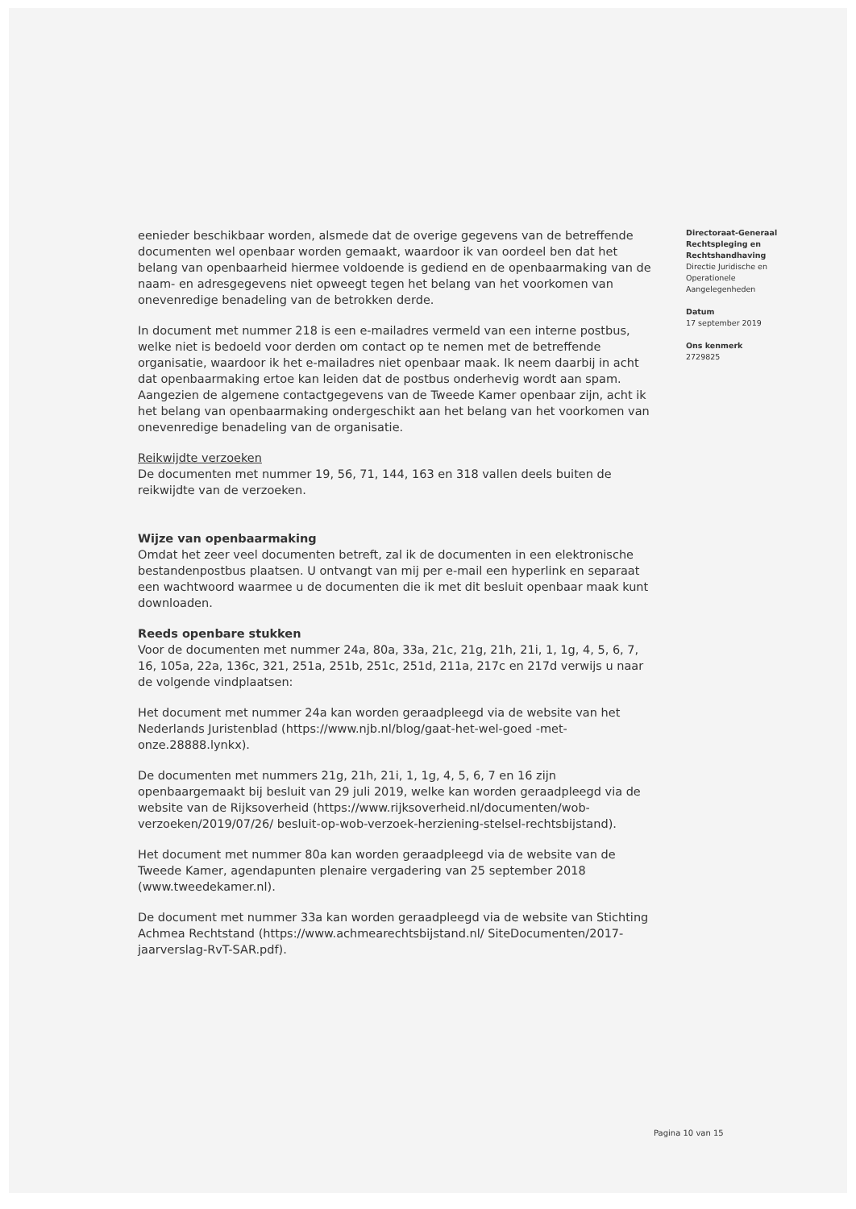eenieder beschikbaar worden, alsmede dat de overige gegevens van de betreffende documenten wel openbaar worden gemaakt, waardoor ik van oordeel ben dat het belang van openbaarheid hiermee voldoende is gediend en de openbaarmaking van de naam- en adresgegevens niet opweegt tegen het belang van het voorkomen van onevenredige benadeling van de betrokken derde.
In document met nummer 218 is een e-mailadres vermeld van een interne postbus, welke niet is bedoeld voor derden om contact op te nemen met de betreffende organisatie, waardoor ik het e-mailadres niet openbaar maak. Ik neem daarbij in acht dat openbaarmaking ertoe kan leiden dat de postbus onderhevig wordt aan spam. Aangezien de algemene contactgegevens van de Tweede Kamer openbaar zijn, acht ik het belang van openbaarmaking ondergeschikt aan het belang van het voorkomen van onevenredige benadeling van de organisatie.
Reikwijdte verzoeken
De documenten met nummer 19, 56, 71, 144, 163 en 318 vallen deels buiten de reikwijdte van de verzoeken.
Wijze van openbaarmaking
Omdat het zeer veel documenten betreft, zal ik de documenten in een elektronische bestandenpostbus plaatsen. U ontvangt van mij per e-mail een hyperlink en separaat een wachtwoord waarmee u de documenten die ik met dit besluit openbaar maak kunt downloaden.
Reeds openbare stukken
Voor de documenten met nummer 24a, 80a, 33a, 21c, 21g, 21h, 21i, 1, 1g, 4, 5, 6, 7, 16, 105a, 22a, 136c, 321, 251a, 251b, 251c, 251d, 211a, 217c en 217d verwijs u naar de volgende vindplaatsen:
Het document met nummer 24a kan worden geraadpleegd via de website van het Nederlands Juristenblad (https://www.njb.nl/blog/gaat-het-wel-goed -met-onze.28888.lynkx).
De documenten met nummers 21g, 21h, 21i, 1, 1g, 4, 5, 6, 7 en 16 zijn openbaargemaakt bij besluit van 29 juli 2019, welke kan worden geraadpleegd via de website van de Rijksoverheid (https://www.rijksoverheid.nl/documenten/wob-verzoeken/2019/07/26/ besluit-op-wob-verzoek-herziening-stelsel-rechtsbijstand).
Het document met nummer 80a kan worden geraadpleegd via de website van de Tweede Kamer, agendapunten plenaire vergadering van 25 september 2018 (www.tweedekamer.nl).
De document met nummer 33a kan worden geraadpleegd via de website van Stichting Achmea Rechtstand (https://www.achmearechtsbijstand.nl/ SiteDocumenten/2017-jaarverslag-RvT-SAR.pdf).
Directoraat-Generaal Rechtspleging en Rechtshandhaving
Directie Juridische en Operationele Aangelegenheden
Datum
17 september 2019
Ons kenmerk
2729825
Pagina 10 van 15